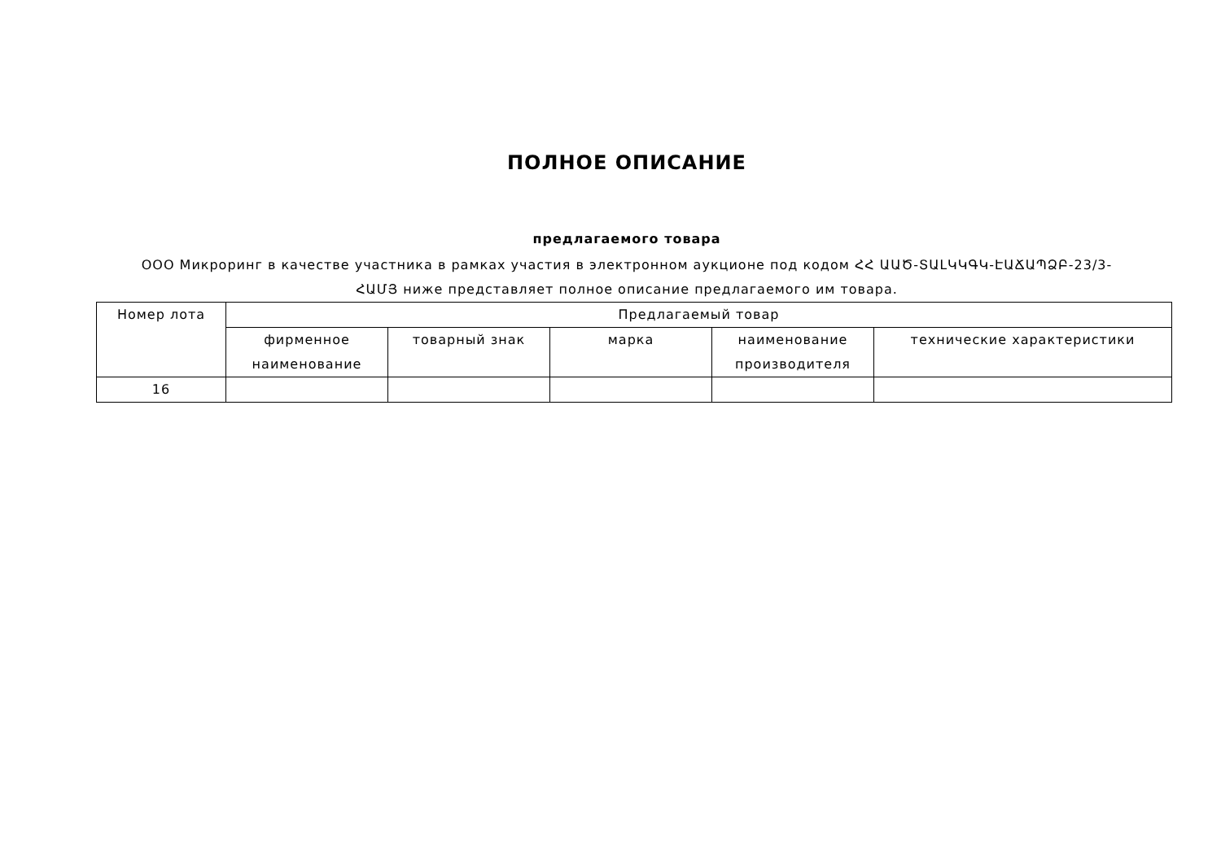ПОЛНОЕ ОПИСАНИЕ
предлагаемого товара
ООО Микроринг в качестве участника в рамках участия в электронном аукционе под кодом ՀՀ ԱԱԾ-ՏԱԼԿԿԳԿ-ԷԱՃԱՊՁԲ-23/3-ՀԱՄՅ ниже представляет полное описание предлагаемого им товара.
| Номер лота | Предлагаемый товар | | | | |
| --- | --- | --- | --- | --- | --- |
| | фирменное наименование | товарный знак | марка | наименование производителя | технические характеристики |
| 16 | | | | | |